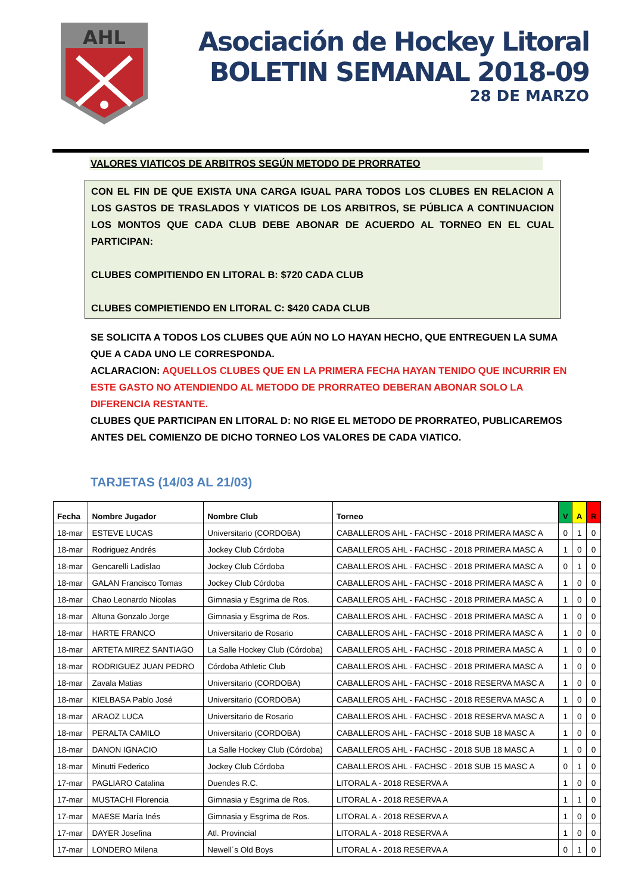AHL
Asociación de Hockey Litoral
BOLETIN SEMANAL 2018-09
28 DE MARZO
VALORES VIATICOS DE ARBITROS SEGÚN METODO DE PRORRATEO
CON EL FIN DE QUE EXISTA UNA CARGA IGUAL PARA TODOS LOS CLUBES EN RELACION A LOS GASTOS DE TRASLADOS Y VIATICOS DE LOS ARBITROS, SE PÚBLICA A CONTINUACION LOS MONTOS QUE CADA CLUB DEBE ABONAR DE ACUERDO AL TORNEO EN EL CUAL PARTICIPAN:
CLUBES COMPITIENDO EN LITORAL B: $720 CADA CLUB
CLUBES COMPIETIENDO EN LITORAL C: $420 CADA CLUB
SE SOLICITA A TODOS LOS CLUBES QUE AÚN NO LO HAYAN HECHO, QUE ENTREGUEN LA SUMA QUE A CADA UNO LE CORRESPONDA.
ACLARACION: AQUELLOS CLUBES QUE EN LA PRIMERA FECHA HAYAN TENIDO QUE INCURRIR EN ESTE GASTO NO ATENDIENDO AL METODO DE PRORRATEO DEBERAN ABONAR SOLO LA DIFERENCIA RESTANTE.
CLUBES QUE PARTICIPAN EN LITORAL D: NO RIGE EL METODO DE PRORRATEO, PUBLICAREMOS ANTES DEL COMIENZO DE DICHO TORNEO LOS VALORES DE CADA VIATICO.
TARJETAS (14/03 AL 21/03)
| Fecha | Nombre Jugador | Nombre Club | Torneo | V | A | R |
| --- | --- | --- | --- | --- | --- | --- |
| 18-mar | ESTEVE LUCAS | Universitario (CORDOBA) | CABALLEROS AHL - FACHSC - 2018 PRIMERA MASC A | 0 | 1 | 0 |
| 18-mar | Rodriguez Andrés | Jockey Club Córdoba | CABALLEROS AHL - FACHSC - 2018 PRIMERA MASC A | 1 | 0 | 0 |
| 18-mar | Gencarelli Ladislao | Jockey Club Córdoba | CABALLEROS AHL - FACHSC - 2018 PRIMERA MASC A | 0 | 1 | 0 |
| 18-mar | GALAN Francisco Tomas | Jockey Club Córdoba | CABALLEROS AHL - FACHSC - 2018 PRIMERA MASC A | 1 | 0 | 0 |
| 18-mar | Chao Leonardo Nicolas | Gimnasia y Esgrima de Ros. | CABALLEROS AHL - FACHSC - 2018 PRIMERA MASC A | 1 | 0 | 0 |
| 18-mar | Altuna Gonzalo Jorge | Gimnasia y Esgrima de Ros. | CABALLEROS AHL - FACHSC - 2018 PRIMERA MASC A | 1 | 0 | 0 |
| 18-mar | HARTE FRANCO | Universitario de Rosario | CABALLEROS AHL - FACHSC - 2018 PRIMERA MASC A | 1 | 0 | 0 |
| 18-mar | ARTETA MIREZ SANTIAGO | La Salle Hockey Club (Córdoba) | CABALLEROS AHL - FACHSC - 2018 PRIMERA MASC A | 1 | 0 | 0 |
| 18-mar | RODRIGUEZ JUAN PEDRO | Córdoba Athletic Club | CABALLEROS AHL - FACHSC - 2018 PRIMERA MASC A | 1 | 0 | 0 |
| 18-mar | Zavala Matias | Universitario (CORDOBA) | CABALLEROS AHL - FACHSC - 2018 RESERVA MASC A | 1 | 0 | 0 |
| 18-mar | KIELBASA Pablo José | Universitario (CORDOBA) | CABALLEROS AHL - FACHSC - 2018 RESERVA MASC A | 1 | 0 | 0 |
| 18-mar | ARAOZ LUCA | Universitario de Rosario | CABALLEROS AHL - FACHSC - 2018 RESERVA MASC A | 1 | 0 | 0 |
| 18-mar | PERALTA CAMILO | Universitario (CORDOBA) | CABALLEROS AHL - FACHSC - 2018 SUB 18 MASC A | 1 | 0 | 0 |
| 18-mar | DANON IGNACIO | La Salle Hockey Club (Córdoba) | CABALLEROS AHL - FACHSC - 2018 SUB 18 MASC A | 1 | 0 | 0 |
| 18-mar | Minutti Federico | Jockey Club Córdoba | CABALLEROS AHL - FACHSC - 2018 SUB 15 MASC A | 0 | 1 | 0 |
| 17-mar | PAGLIARO Catalina | Duendes R.C. | LITORAL A - 2018 RESERVA A | 1 | 0 | 0 |
| 17-mar | MUSTACHI Florencia | Gimnasia y Esgrima de Ros. | LITORAL A - 2018 RESERVA A | 1 | 1 | 0 |
| 17-mar | MAESE María Inés | Gimnasia y Esgrima de Ros. | LITORAL A - 2018 RESERVA A | 1 | 0 | 0 |
| 17-mar | DAYER Josefina | Atl. Provincial | LITORAL A - 2018 RESERVA A | 1 | 0 | 0 |
| 17-mar | LONDERO Milena | Newell´s Old Boys | LITORAL A - 2018 RESERVA A | 0 | 1 | 0 |